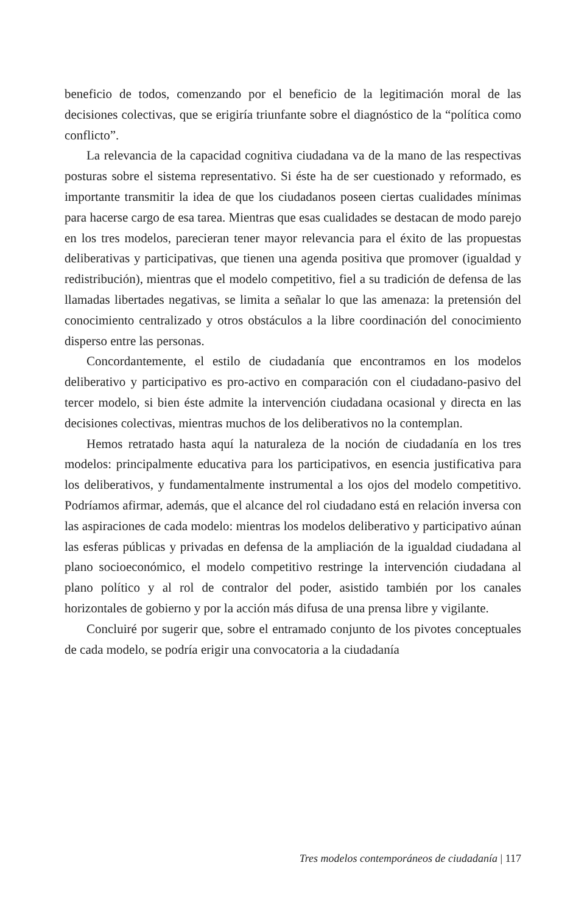beneficio de todos, comenzando por el beneficio de la legitimación moral de las decisiones colectivas, que se erigiría triunfante sobre el diagnóstico de la “política como conflicto”.
La relevancia de la capacidad cognitiva ciudadana va de la mano de las respectivas posturas sobre el sistema representativo. Si éste ha de ser cuestionado y reformado, es importante transmitir la idea de que los ciudadanos poseen ciertas cualidades mínimas para hacerse cargo de esa tarea. Mientras que esas cualidades se destacan de modo parejo en los tres modelos, parecieran tener mayor relevancia para el éxito de las propuestas deliberativas y participativas, que tienen una agenda positiva que promover (igualdad y redistribución), mientras que el modelo competitivo, fiel a su tradición de defensa de las llamadas libertades negativas, se limita a señalar lo que las amenaza: la pretensión del conocimiento centralizado y otros obstáculos a la libre coordinación del conocimiento disperso entre las personas.
Concordantemente, el estilo de ciudadanía que encontramos en los modelos deliberativo y participativo es pro-activo en comparación con el ciudadano-pasivo del tercer modelo, si bien éste admite la intervención ciudadana ocasional y directa en las decisiones colectivas, mientras muchos de los deliberativos no la contemplan.
Hemos retratado hasta aquí la naturaleza de la noción de ciudadanía en los tres modelos: principalmente educativa para los participativos, en esencia justificativa para los deliberativos, y fundamentalmente instrumental a los ojos del modelo competitivo. Podríamos afirmar, además, que el alcance del rol ciudadano está en relación inversa con las aspiraciones de cada modelo: mientras los modelos deliberativo y participativo aúnan las esferas públicas y privadas en defensa de la ampliación de la igualdad ciudadana al plano socioeconómico, el modelo competitivo restringe la intervención ciudadana al plano político y al rol de contralor del poder, asistido también por los canales horizontales de gobierno y por la acción más difusa de una prensa libre y vigilante.
Concluiré por sugerir que, sobre el entramado conjunto de los pivotes conceptuales de cada modelo, se podría erigir una convocatoria a la ciudadanía
Tres modelos contemporáneos de ciudadanía | 117